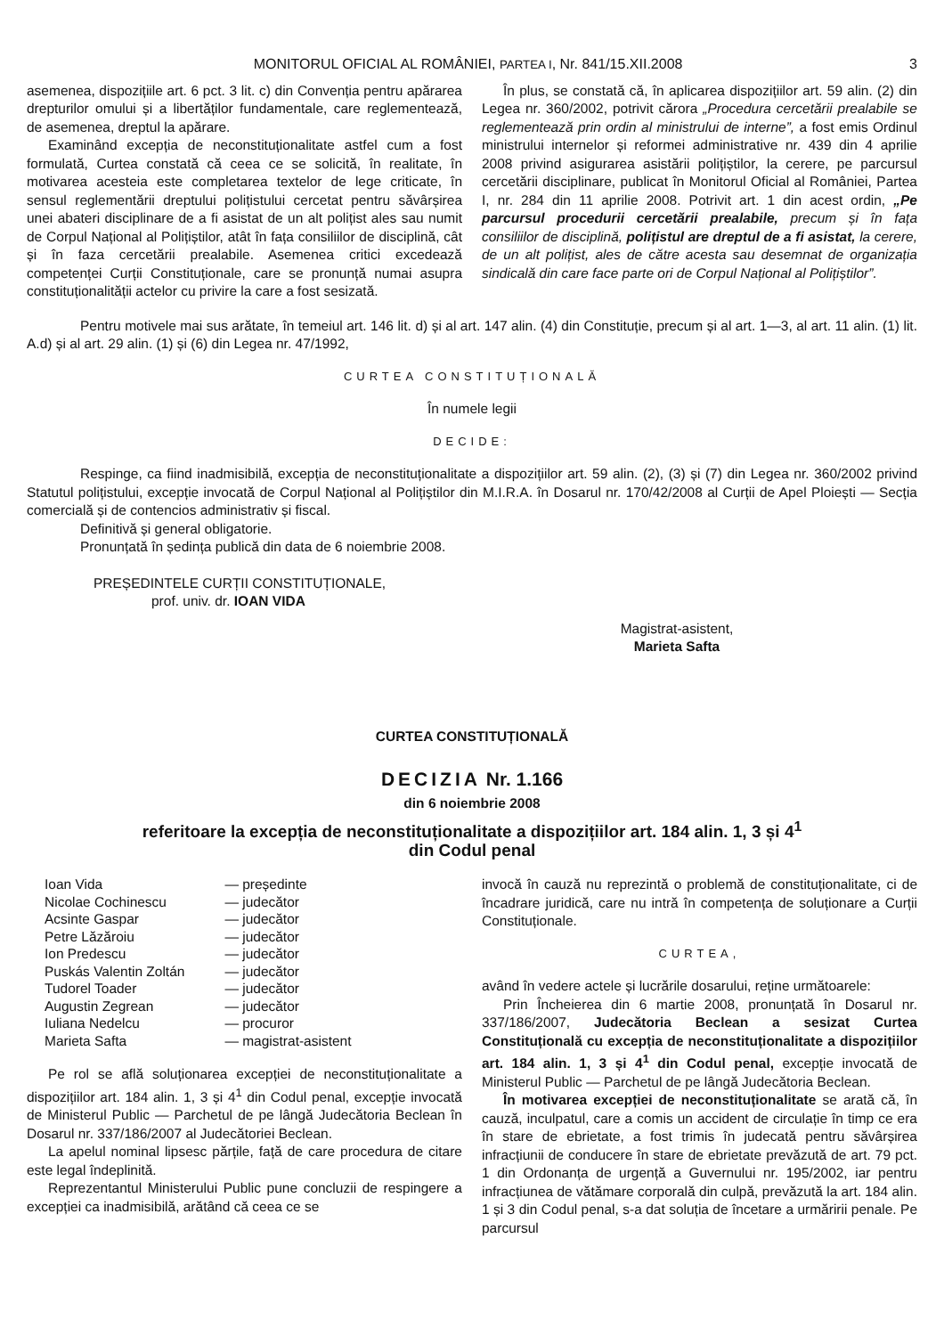MONITORUL OFICIAL AL ROMÂNIEI, PARTEA I, Nr. 841/15.XII.2008 3
asemenea, dispozițiile art. 6 pct. 3 lit. c) din Convenția pentru apărarea drepturilor omului și a libertăților fundamentale, care reglementează, de asemenea, dreptul la apărare.
Examinând excepția de neconstituționalitate astfel cum a fost formulată, Curtea constată că ceea ce se solicită, în realitate, în motivarea acesteia este completarea textelor de lege criticate, în sensul reglementării dreptului polițistului cercetat pentru săvârșirea unei abateri disciplinare de a fi asistat de un alt polițist ales sau numit de Corpul Național al Polițiștilor, atât în fața consiliilor de disciplină, cât și în faza cercetării prealabile. Asemenea critici excedează competenței Curții Constituționale, care se pronunță numai asupra constituționalității actelor cu privire la care a fost sesizată.
În plus, se constată că, în aplicarea dispozițiilor art. 59 alin. (2) din Legea nr. 360/2002, potrivit cărora „Procedura cercetării prealabile se reglementează prin ordin al ministrului de interne”, a fost emis Ordinul ministrului internelor și reformei administrative nr. 439 din 4 aprilie 2008 privind asigurarea asistării polițiștilor, la cerere, pe parcursul cercetării disciplinare, publicat în Monitorul Oficial al României, Partea I, nr. 284 din 11 aprilie 2008. Potrivit art. 1 din acest ordin, „Pe parcursul procedurii cercetării prealabile, precum și în fața consiliilor de disciplină, polițistul are dreptul de a fi asistat, la cerere, de un alt polițist, ales de către acesta sau desemnat de organizația sindicală din care face parte ori de Corpul Național al Polițiștilor”.
Pentru motivele mai sus arătate, în temeiul art. 146 lit. d) și al art. 147 alin. (4) din Constituție, precum și al art. 1—3, al art. 11 alin. (1) lit. A.d) și al art. 29 alin. (1) și (6) din Legea nr. 47/1992,
CURTEA CONSTITUȚIONALĂ
În numele legii
DECIDE:
Respinge, ca fiind inadmisibilă, excepția de neconstituționalitate a dispozițiilor art. 59 alin. (2), (3) și (7) din Legea nr. 360/2002 privind Statutul polițistului, excepție invocată de Corpul Național al Polițiștilor din M.I.R.A. în Dosarul nr. 170/42/2008 al Curții de Apel Ploiești — Secția comercială și de contencios administrativ și fiscal.
Definitivă și general obligatorie.
Pronunțată în ședința publică din data de 6 noiembrie 2008.
PREȘEDINTELE CURȚII CONSTITUȚIONALE,
prof. univ. dr. IOAN VIDA
Magistrat-asistent,
Marieta Safta
CURTEA CONSTITUȚIONALĂ
DECIZIA Nr. 1.166
din 6 noiembrie 2008
referitoare la excepția de neconstituționalitate a dispozițiilor art. 184 alin. 1, 3 și 4<sup>1</sup>
din Codul penal
| Ioan Vida | — președinte |
| Nicolae Cochinescu | — judecător |
| Acsinte Gaspar | — judecător |
| Petre Lăzăroiu | — judecător |
| Ion Predescu | — judecător |
| Puskás Valentin Zoltán | — judecător |
| Tudorel Toader | — judecător |
| Augustin Zegrean | — judecător |
| Iuliana Nedelcu | — procuror |
| Marieta Safta | — magistrat-asistent |
Pe rol se află soluționarea excepției de neconstituționalitate a dispozițiilor art. 184 alin. 1, 3 și 4<sup>1</sup> din Codul penal, excepție invocată de Ministerul Public — Parchetul de pe lângă Judecătoria Beclean în Dosarul nr. 337/186/2007 al Judecătoriei Beclean.
La apelul nominal lipsesc părțile, față de care procedura de citare este legal îndeplinită.
Reprezentantul Ministerului Public pune concluzii de respingere a excepției ca inadmisibilă, arătând că ceea ce se
invocă în cauză nu reprezintă o problemă de constituționalitate, ci de încadrare juridică, care nu intră în competența de soluționare a Curții Constituționale.
CURTEA,
având în vedere actele și lucrările dosarului, reține următoarele:
Prin Încheierea din 6 martie 2008, pronunțată în Dosarul nr. 337/186/2007, Judecătoria Beclean a sesizat Curtea Constituțională cu excepția de neconstituționalitate a dispozițiilor art. 184 alin. 1, 3 și 4<sup>1</sup> din Codul penal, excepție invocată de Ministerul Public — Parchetul de pe lângă Judecătoria Beclean.
În motivarea excepției de neconstituționalitate se arată că, în cauză, inculpatul, care a comis un accident de circulație în timp ce era în stare de ebrietate, a fost trimis în judecată pentru săvârșirea infracțiunii de conducere în stare de ebrietate prevăzută de art. 79 pct. 1 din Ordonanța de urgență a Guvernului nr. 195/2002, iar pentru infracțiunea de vătămare corporală din culpă, prevăzută la art. 184 alin. 1 și 3 din Codul penal, s-a dat soluția de încetare a urmăririi penale. Pe parcursul